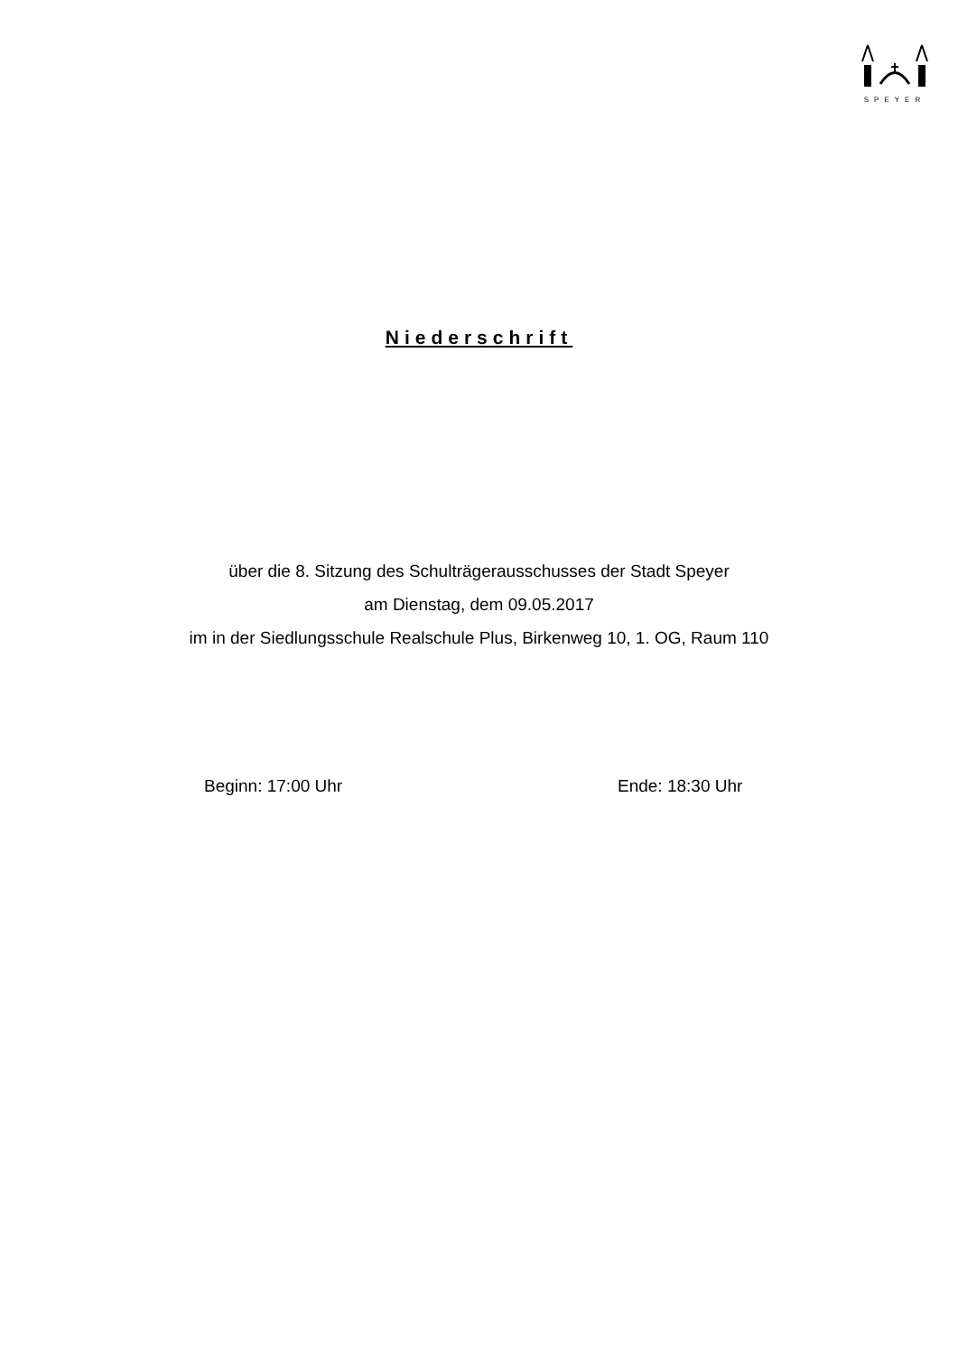SPEYER
Niederschrift
über die 8. Sitzung des Schulträgerausschusses der Stadt Speyer
am Dienstag, dem 09.05.2017
im in der Siedlungsschule Realschule Plus, Birkenweg 10, 1. OG, Raum 110
Beginn: 17:00 Uhr Ende: 18:30 Uhr